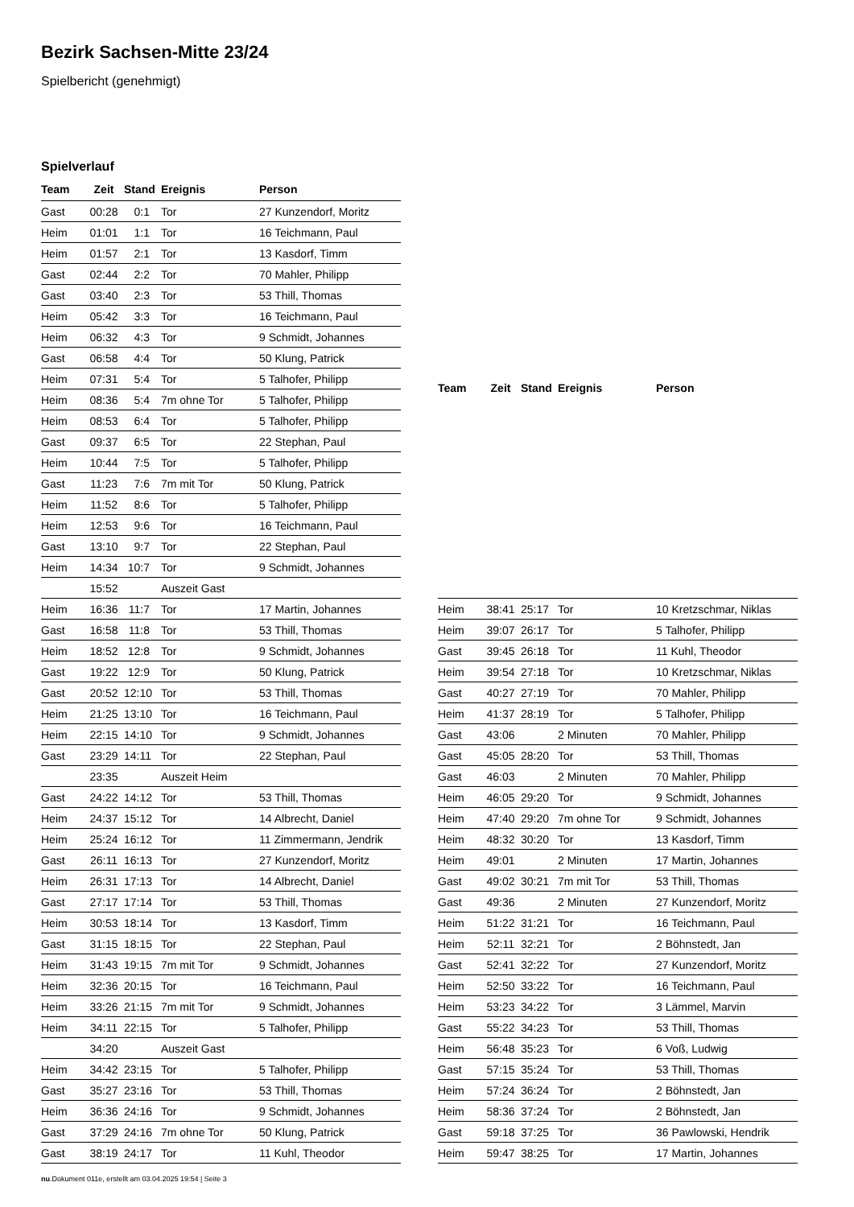Bezirk Sachsen-Mitte 23/24
Spielbericht (genehmigt)
Spielverlauf
| Team | Zeit | Stand | Ereignis | Person |
| --- | --- | --- | --- | --- |
| Gast | 00:28 | 0:1 | Tor | 27 Kunzendorf, Moritz |
| Heim | 01:01 | 1:1 | Tor | 16 Teichmann, Paul |
| Heim | 01:57 | 2:1 | Tor | 13 Kasdorf, Timm |
| Gast | 02:44 | 2:2 | Tor | 70 Mahler, Philipp |
| Gast | 03:40 | 2:3 | Tor | 53 Thill, Thomas |
| Heim | 05:42 | 3:3 | Tor | 16 Teichmann, Paul |
| Heim | 06:32 | 4:3 | Tor | 9 Schmidt, Johannes |
| Gast | 06:58 | 4:4 | Tor | 50 Klung, Patrick |
| Heim | 07:31 | 5:4 | Tor | 5 Talhofer, Philipp |
| Heim | 08:36 | 5:4 | 7m ohne Tor | 5 Talhofer, Philipp |
| Heim | 08:53 | 6:4 | Tor | 5 Talhofer, Philipp |
| Gast | 09:37 | 6:5 | Tor | 22 Stephan, Paul |
| Heim | 10:44 | 7:5 | Tor | 5 Talhofer, Philipp |
| Gast | 11:23 | 7:6 | 7m mit Tor | 50 Klung, Patrick |
| Heim | 11:52 | 8:6 | Tor | 5 Talhofer, Philipp |
| Heim | 12:53 | 9:6 | Tor | 16 Teichmann, Paul |
| Gast | 13:10 | 9:7 | Tor | 22 Stephan, Paul |
| Heim | 14:34 | 10:7 | Tor | 9 Schmidt, Johannes |
| | 15:52 | | Auszeit Gast | |
| Heim | 16:36 | 11:7 | Tor | 17 Martin, Johannes |
| Gast | 16:58 | 11:8 | Tor | 53 Thill, Thomas |
| Heim | 18:52 | 12:8 | Tor | 9 Schmidt, Johannes |
| Gast | 19:22 | 12:9 | Tor | 50 Klung, Patrick |
| Gast | 20:52 | 12:10 | Tor | 53 Thill, Thomas |
| Heim | 21:25 | 13:10 | Tor | 16 Teichmann, Paul |
| Heim | 22:15 | 14:10 | Tor | 9 Schmidt, Johannes |
| Gast | 23:29 | 14:11 | Tor | 22 Stephan, Paul |
| | 23:35 | | Auszeit Heim | |
| Gast | 24:22 | 14:12 | Tor | 53 Thill, Thomas |
| Heim | 24:37 | 15:12 | Tor | 14 Albrecht, Daniel |
| Heim | 25:24 | 16:12 | Tor | 11 Zimmermann, Jendrik |
| Gast | 26:11 | 16:13 | Tor | 27 Kunzendorf, Moritz |
| Heim | 26:31 | 17:13 | Tor | 14 Albrecht, Daniel |
| Gast | 27:17 | 17:14 | Tor | 53 Thill, Thomas |
| Heim | 30:53 | 18:14 | Tor | 13 Kasdorf, Timm |
| Gast | 31:15 | 18:15 | Tor | 22 Stephan, Paul |
| Heim | 31:43 | 19:15 | 7m mit Tor | 9 Schmidt, Johannes |
| Heim | 32:36 | 20:15 | Tor | 16 Teichmann, Paul |
| Heim | 33:26 | 21:15 | 7m mit Tor | 9 Schmidt, Johannes |
| Heim | 34:11 | 22:15 | Tor | 5 Talhofer, Philipp |
| | 34:20 | | Auszeit Gast | |
| Heim | 34:42 | 23:15 | Tor | 5 Talhofer, Philipp |
| Gast | 35:27 | 23:16 | Tor | 53 Thill, Thomas |
| Heim | 36:36 | 24:16 | Tor | 9 Schmidt, Johannes |
| Gast | 37:29 | 24:16 | 7m ohne Tor | 50 Klung, Patrick |
| Gast | 38:19 | 24:17 | Tor | 11 Kuhl, Theodor |
| Team | Zeit | Stand | Ereignis | Person |
| --- | --- | --- | --- | --- |
| Heim | 38:41 | 25:17 | Tor | 10 Kretzschmar, Niklas |
| Heim | 39:07 | 26:17 | Tor | 5 Talhofer, Philipp |
| Gast | 39:45 | 26:18 | Tor | 11 Kuhl, Theodor |
| Heim | 39:54 | 27:18 | Tor | 10 Kretzschmar, Niklas |
| Gast | 40:27 | 27:19 | Tor | 70 Mahler, Philipp |
| Heim | 41:37 | 28:19 | Tor | 5 Talhofer, Philipp |
| Gast | 43:06 | | 2 Minuten | 70 Mahler, Philipp |
| Gast | 45:05 | 28:20 | Tor | 53 Thill, Thomas |
| Gast | 46:03 | | 2 Minuten | 70 Mahler, Philipp |
| Heim | 46:05 | 29:20 | Tor | 9 Schmidt, Johannes |
| Heim | 47:40 | 29:20 | 7m ohne Tor | 9 Schmidt, Johannes |
| Heim | 48:32 | 30:20 | Tor | 13 Kasdorf, Timm |
| Heim | 49:01 | | 2 Minuten | 17 Martin, Johannes |
| Gast | 49:02 | 30:21 | 7m mit Tor | 53 Thill, Thomas |
| Gast | 49:36 | | 2 Minuten | 27 Kunzendorf, Moritz |
| Heim | 51:22 | 31:21 | Tor | 16 Teichmann, Paul |
| Heim | 52:11 | 32:21 | Tor | 2 Böhnstedt, Jan |
| Gast | 52:41 | 32:22 | Tor | 27 Kunzendorf, Moritz |
| Heim | 52:50 | 33:22 | Tor | 16 Teichmann, Paul |
| Heim | 53:23 | 34:22 | Tor | 3 Lämmel, Marvin |
| Gast | 55:22 | 34:23 | Tor | 53 Thill, Thomas |
| Heim | 56:48 | 35:23 | Tor | 6 Voß, Ludwig |
| Gast | 57:15 | 35:24 | Tor | 53 Thill, Thomas |
| Heim | 57:24 | 36:24 | Tor | 2 Böhnstedt, Jan |
| Heim | 58:36 | 37:24 | Tor | 2 Böhnstedt, Jan |
| Gast | 59:18 | 37:25 | Tor | 36 Pawlowski, Hendrik |
| Heim | 59:47 | 38:25 | Tor | 17 Martin, Johannes |
nu.Dokument 011e, erstellt am 03.04.2025 19:54 | Seite 3